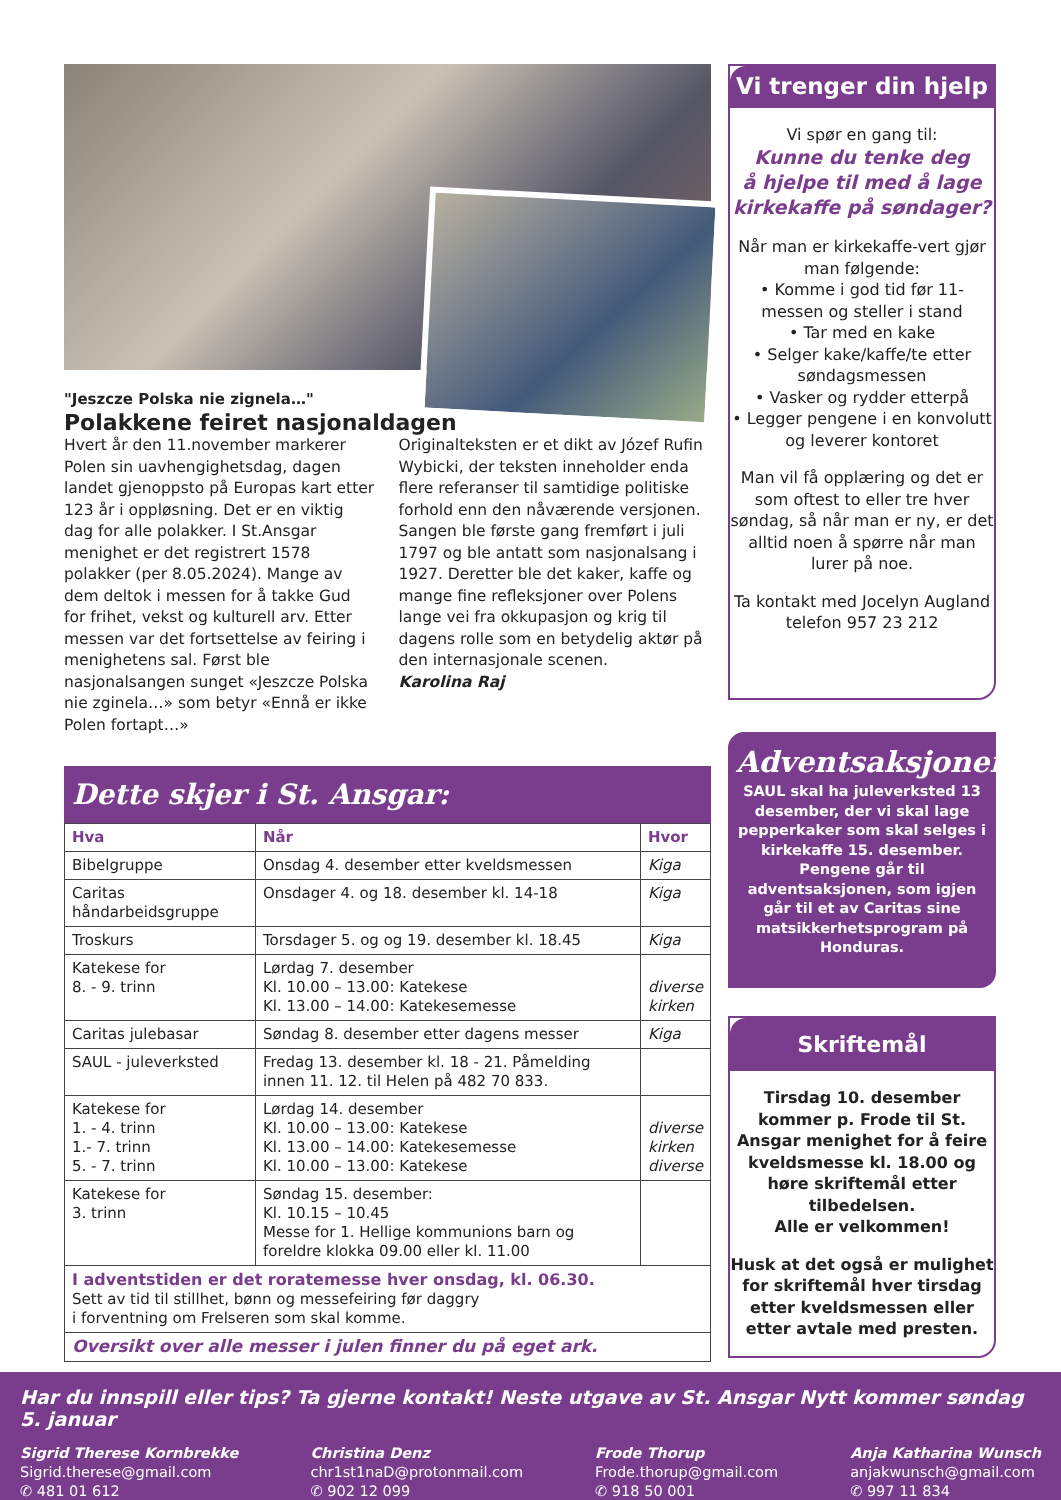"Jeszcze Polska nie zignela…"
Polakkene feiret nasjonaldagen
Hvert år den 11.november markerer Polen sin uavhengighetsdag, dagen landet gjenoppsto på Europas kart etter 123 år i oppløsning. Det er en viktig dag for alle polakker. I St.Ansgar menighet er det registrert 1578 polakker (per 8.05.2024). Mange av dem deltok i messen for å takke Gud for frihet, vekst og kulturell arv. Etter messen var det fortsettelse av feiring i menighetens sal. Først ble nasjonalsangen sunget «Jeszcze Polska nie zginela…» som betyr «Ennå er ikke Polen fortapt…»
Originalteksten er et dikt av Józef Rufin Wybicki, der teksten inneholder enda flere referanser til samtidige politiske forhold enn den nåværende versjonen. Sangen ble første gang fremført i juli 1797 og ble antatt som nasjonalsang i 1927. Deretter ble det kaker, kaffe og mange fine refleksjoner over Polens lange vei fra okkupasjon og krig til dagens rolle som en betydelig aktør på den internasjonale scenen.
Karolina Raj
Dette skjer i St. Ansgar:
| Hva | Når | Hvor |
| --- | --- | --- |
| Bibelgruppe | Onsdag 4. desember etter kveldsmessen | Kiga |
| Caritas håndarbeidsgruppe | Onsdager 4. og 18. desember kl. 14-18 | Kiga |
| Troskurs | Torsdager 5. og og 19. desember kl. 18.45 | Kiga |
| Katekese for 8. - 9. trinn | Lørdag 7. desember Kl. 10.00 – 13.00: Katekese Kl. 13.00 – 14.00: Katekesemesse | diverse kirken |
| Caritas julebasar | Søndag 8. desember etter dagens messer | Kiga |
| SAUL - juleverksted | Fredag 13. desember kl. 18 - 21. Påmelding innen 11. 12. til Helen på 482 70 833. | |
| Katekese for 1. - 4. trinn 1.- 7. trinn 5. - 7. trinn | Lørdag 14. desember Kl. 10.00 – 13.00: Katekese Kl. 13.00 – 14.00: Katekesemesse Kl. 10.00 – 13.00: Katekese | diverse kirken diverse |
| Katekese for 3. trinn | Søndag 15. desember: Kl. 10.15 – 10.45 Messe for 1. Hellige kommunions barn og foreldre klokka 09.00 eller kl. 11.00 | |
| I adventstiden er det roratemesse hver onsdag, kl. 06.30. Sett av tid til stillhet, bønn og messefeiring før daggry i forventning om Frelseren som skal komme. | | |
| Oversikt over alle messer i julen finner du på eget ark. | | |
Vi trenger din hjelp
Vi spør en gang til:
Kunne du tenke deg
å hjelpe til med å lage
kirkekaffe på søndager?
Når man er kirkekaffe-vert gjør man følgende:
• Komme i god tid før 11-messen og steller i stand
• Tar med en kake
• Selger kake/kaffe/te etter søndagsmessen
• Vasker og rydder etterpå
• Legger pengene i en konvolutt og leverer kontoret
Man vil få opplæring og det er som oftest to eller tre hver søndag, så når man er ny, er det alltid noen å spørre når man lurer på noe.
Ta kontakt med Jocelyn Augland telefon 957 23 212
Adventsaksjonen
SAUL skal ha juleverksted 13 desember, der vi skal lage pepperkaker som skal selges i kirkekaffe 15. desember. Pengene går til adventsaksjonen, som igjen går til et av Caritas sine matsikkerhetsprogram på Honduras.
Skriftemål
Tirsdag 10. desember kommer p. Frode til St. Ansgar menighet for å feire kveldsmesse kl. 18.00 og høre skriftemål etter tilbedelsen.
Alle er velkommen!
Husk at det også er mulighet for skriftemål hver tirsdag etter kveldsmessen eller etter avtale med presten.
Har du innspill eller tips? Ta gjerne kontakt! Neste utgave av St. Ansgar Nytt kommer søndag 5. januar
Sigrid Therese Kornbrekke
Sigrid.therese@gmail.com
✆ 481 01 612
Christina Denz
chr1st1naD@protonmail.com
✆ 902 12 099
Frode Thorup
Frode.thorup@gmail.com
✆ 918 50 001
Anja Katharina Wunsch
anjakwunsch@gmail.com
✆ 997 11 834